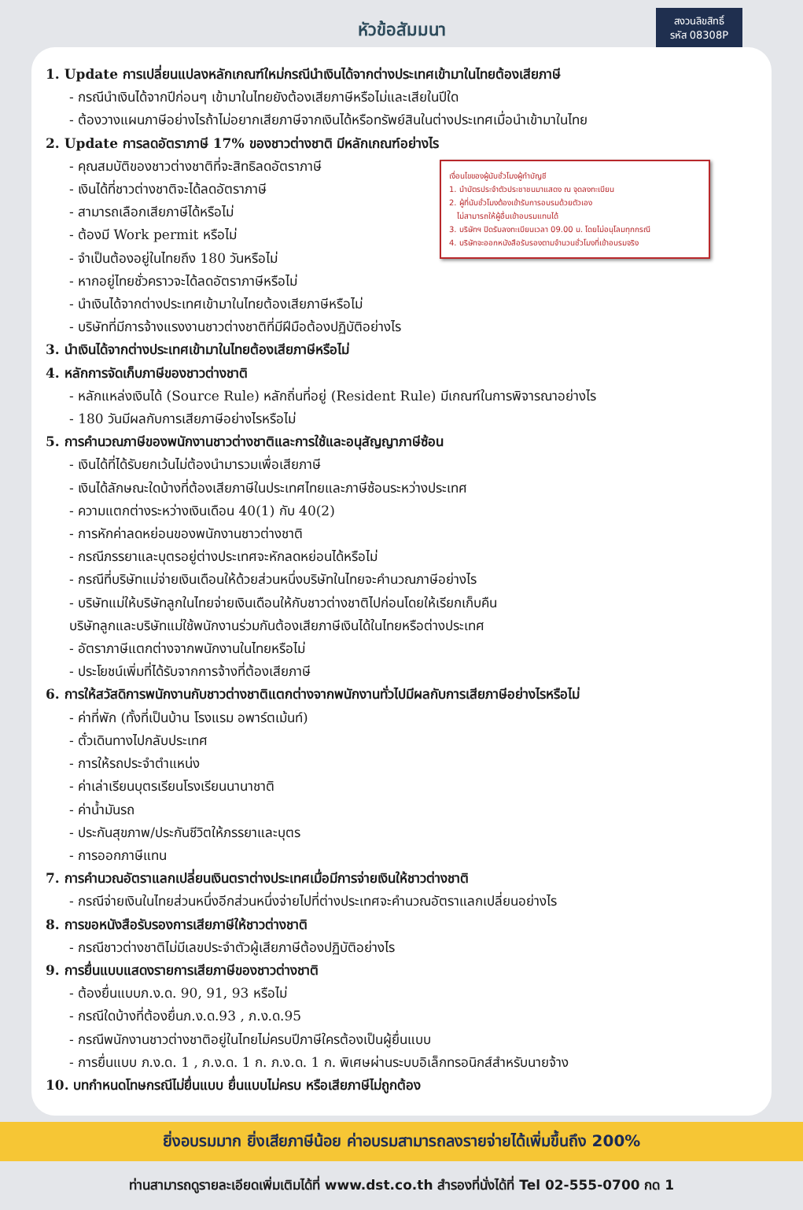หัวข้อสัมมนา
สงวนลิขสิทธิ์
รหัส 08308P
1. Update การเปลี่ยนแปลงหลักเกณฑ์ใหม่กรณีนำเงินได้จากต่างประเทศเข้ามาในไทยต้องเสียภาษี
- กรณีนำเงินได้จากปีก่อนๆ เข้ามาในไทยยังต้องเสียภาษีหรือไม่และเสียในปีใด
- ต้องวางแผนภาษีอย่างไรถ้าไม่อยากเสียภาษีจากเงินได้หรือทรัพย์สินในต่างประเทศเมื่อนำเข้ามาในไทย
2. Update การลดอัตราภาษี 17% ของชาวต่างชาติ มีหลักเกณฑ์อย่างไร
เงื่อนไขของผู้นับชั่วโมงผู้ทำบัญชี
1. นำบัตรประจำตัวประชาชนมาแสดง ณ จุดลงทะเบียน
2. ผู้ที่นับชั่วโมงต้องเข้ารับการอบรมด้วยตัวเอง
ไม่สามารถให้ผู้อื่นเข้าอบรมแทนได้
3. บริษัทฯ ปิดรับลงทะเบียนเวลา 09.00 น. โดยไม่อนุโลมทุกกรณี
4. บริษัทจะออกหนังสือรับรองตามจำนวนชั่วโมงที่เข้าอบรมจริง
- คุณสมบัติของชาวต่างชาติที่จะสิทธิลดอัตราภาษี
- เงินได้ที่ชาวต่างชาติจะได้ลดอัตราภาษี
- สามารถเลือกเสียภาษีได้หรือไม่
- ต้องมี Work permit หรือไม่
- จำเป็นต้องอยู่ในไทยถึง 180 วันหรือไม่
- หากอยู่ไทยชั่วคราวจะได้ลดอัตราภาษีหรือไม่
- นำเงินได้จากต่างประเทศเข้ามาในไทยต้องเสียภาษีหรือไม่
- บริษัทที่มีการจ้างแรงงานชาวต่างชาติที่มีฝีมือต้องปฏิบัติอย่างไร
3. นำเงินได้จากต่างประเทศเข้ามาในไทยต้องเสียภาษีหรือไม่
4. หลักการจัดเก็บภาษีของชาวต่างชาติ
- หลักแหล่งเงินได้ (Source Rule) หลักถิ่นที่อยู่ (Resident Rule) มีเกณฑ์ในการพิจารณาอย่างไร
- 180 วันมีผลกับการเสียภาษีอย่างไรหรือไม่
5. การคำนวณภาษีของพนักงานชาวต่างชาติและการใช้และอนุสัญญาภาษีซ้อน
- เงินได้ที่ได้รับยกเว้นไม่ต้องนำมารวมเพื่อเสียภาษี
- เงินได้ลักษณะใดบ้างที่ต้องเสียภาษีในประเทศไทยและภาษีซ้อนระหว่างประเทศ
- ความแตกต่างระหว่างเงินเดือน 40(1) กับ 40(2)
- การหักค่าลดหย่อนของพนักงานชาวต่างชาติ
- กรณีภรรยาและบุตรอยู่ต่างประเทศจะหักลดหย่อนได้หรือไม่
- กรณีที่บริษัทแม่จ่ายเงินเดือนให้ด้วยส่วนหนึ่งบริษัทในไทยจะคำนวณภาษีอย่างไร
- บริษัทแม่ให้บริษัทลูกในไทยจ่ายเงินเดือนให้กับชาวต่างชาติไปก่อนโดยให้เรียกเก็บคืน
บริษัทลูกและบริษัทแม่ใช้พนักงานร่วมกันต้องเสียภาษีเงินได้ในไทยหรือต่างประเทศ
- อัตราภาษีแตกต่างจากพนักงานในไทยหรือไม่
- ประโยชน์เพิ่มที่ได้รับจากการจ้างที่ต้องเสียภาษี
6. การให้สวัสดิการพนักงานกับชาวต่างชาติแตกต่างจากพนักงานทั่วไปมีผลกับการเสียภาษีอย่างไรหรือไม่
- ค่าที่พัก (ทั้งที่เป็นบ้าน โรงแรม อพาร์ตเม้นท์)
- ตั๋วเดินทางไปกลับประเทศ
- การให้รถประจำตำแหน่ง
- ค่าเล่าเรียนบุตรเรียนโรงเรียนนานาชาติ
- ค่าน้ำมันรถ
- ประกันสุขภาพ/ประกันชีวิตให้ภรรยาและบุตร
- การออกภาษีแทน
7. การคำนวณอัตราแลกเปลี่ยนเงินตราต่างประเทศเมื่อมีการจ่ายเงินให้ชาวต่างชาติ
- กรณีจ่ายเงินในไทยส่วนหนึ่งอีกส่วนหนึ่งจ่ายไปที่ต่างประเทศจะคำนวณอัตราแลกเปลี่ยนอย่างไร
8. การขอหนังสือรับรองการเสียภาษีให้ชาวต่างชาติ
- กรณีชาวต่างชาติไม่มีเลขประจำตัวผู้เสียภาษีต้องปฏิบัติอย่างไร
9. การยื่นแบบแสดงรายการเสียภาษีของชาวต่างชาติ
- ต้องยื่นแบบภ.ง.ด. 90, 91, 93 หรือไม่
- กรณีใดบ้างที่ต้องยื่นภ.ง.ด.93 , ภ.ง.ด.95
- กรณีพนักงานชาวต่างชาติอยู่ในไทยไม่ครบปีภาษีใครต้องเป็นผู้ยื่นแบบ
- การยื่นแบบ ภ.ง.ด. 1 , ภ.ง.ด. 1 ก. ภ.ง.ด. 1 ก. พิเศษผ่านระบบอิเล็กทรอนิกส์สำหรับนายจ้าง
10. บทกำหนดโทษกรณีไม่ยื่นแบบ ยื่นแบบไม่ครบ หรือเสียภาษีไม่ถูกต้อง
ยิ่งอบรมมาก ยิ่งเสียภาษีน้อย ค่าอบรมสามารถลงรายจ่ายได้เพิ่มขึ้นถึง 200%
ท่านสามารถดูรายละเอียดเพิ่มเติมได้ที่ www.dst.co.th สำรองที่นั่งได้ที่ Tel 02-555-0700 กด 1